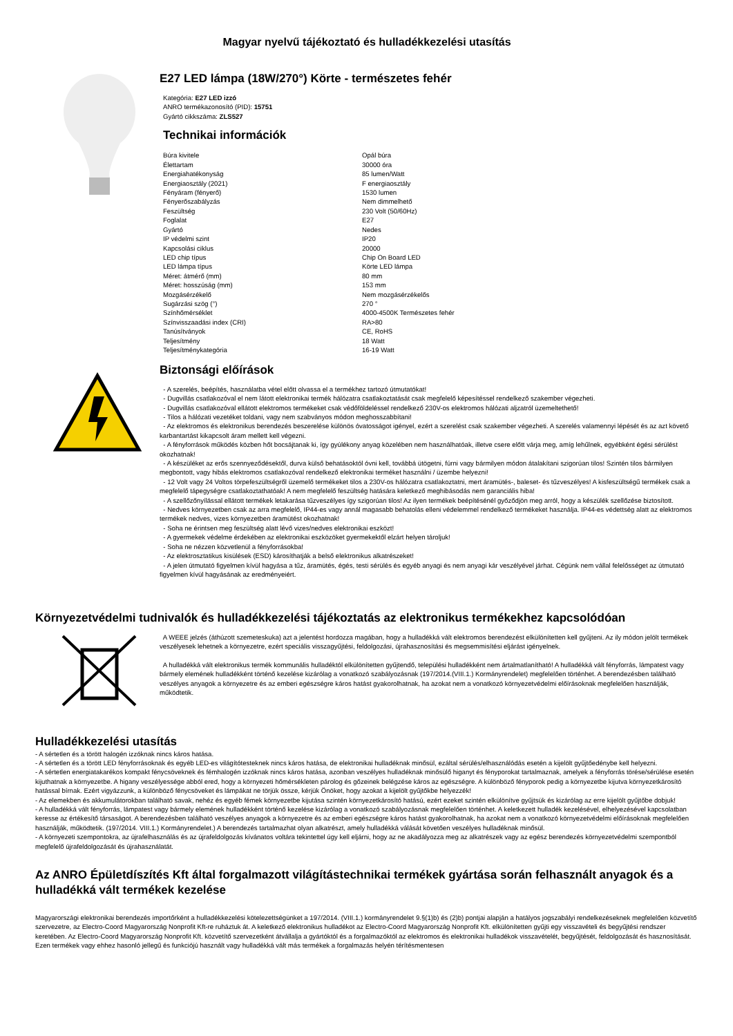Magyar nyelvű tájékoztató és hulladékkezelési utasítás
E27 LED lámpa (18W/270°) Körte - természetes fehér
Kategória: E27 LED izzó
ANRO termékazonosító (PID): 15751
Gyártó cikkszáma: ZLS527
Technikai információk
| Búra kivitele | Opál búra |
| Élettartam | 30000 óra |
| Energiahatékonyság | 85 lumen/Watt |
| Energiaosztály (2021) | F energiaosztály |
| Fényáram (fényerő) | 1530 lumen |
| Fényerőszabályzás | Nem dimmelhető |
| Feszültség | 230 Volt (50/60Hz) |
| Foglalat | E27 |
| Gyártó | Nedes |
| IP védelmi szint | IP20 |
| Kapcsolási ciklus | 20000 |
| LED chip típus | Chip On Board LED |
| LED lámpa típus | Körte LED lámpa |
| Méret: átmérő (mm) | 80 mm |
| Méret: hosszúság (mm) | 153 mm |
| Mozgásérzékelő | Nem mozgásérzékelős |
| Sugárzási szög (°) | 270 ° |
| Színhőmérséklet | 4000-4500K Természetes fehér |
| Színvisszaadási index (CRI) | RA>80 |
| Tanúsítványok | CE, RoHS |
| Teljesítmény | 18 Watt |
| Teljesítménykategória | 16-19 Watt |
Biztonsági előírások
- A szerelés, beépítés, használatba vétel előtt olvassa el a termékhez tartozó útmutatókat!
- Dugvillás csatlakozóval el nem látott elektronikai termék hálózatra csatlakoztatását csak megfelelő képesítéssel rendelkező szakember végezheti.
- Dugvillás csatlakozóval ellátott elektromos termékeket csak védőföldeléssel rendelkező 230V-os elektromos hálózati aljzatról üzemeltethető!
- Tilos a hálózati vezetéket toldani, vagy nem szabványos módon meghosszabbítani!
- Az elektromos és elektronikus berendezés beszerelése különös óvatosságot igényel, ezért a szerelést csak szakember végezheti. A szerelés valamennyi lépését és az azt követő karbantartást kikapcsolt áram mellett kell végezni.
- A fényforrások működés közben hőt bocsájtanak ki, így gyúlékony anyag közelében nem használhatóak, illetve csere előtt várja meg, amíg lehűlnek, egyébként égési sérülést okozhatnak!
- A készüléket az erős szennyeződésektől, durva külső behatásoktól óvni kell, továbbá ütögetni, fúrni vagy bármilyen módon átalakítani szigorúan tilos! Szintén tilos bármilyen megbontott, vagy hibás elektromos csatlakozóval rendelkező elektronikai terméket használni / üzembe helyezni!
- 12 Volt vagy 24 Voltos törpefeszültségről üzemelő termékeket tilos a 230V-os hálózatra csatlakoztatni, mert áramütés-, baleset- és tűzveszélyes! A kisfeszültségű termékek csak a megfelelő tápegységre csatlakoztathatóak! A nem megfelelő feszültség hatására keletkező meghibásodás nem garanciális hiba!
- A szellőzőnyílással ellátott termékek letakarása tűzveszélyes így szigorúan tilos! Az ilyen termékek beépítésénél győződjön meg arról, hogy a készülék szellőzése biztosított.
- Nedves környezetben csak az arra megfelelő, IP44-es vagy annál magasabb behatolás elleni védelemmel rendelkező termékeket használja. IP44-es védettség alatt az elektromos termékek nedves, vizes környezetben áramütést okozhatnak!
- Soha ne érintsen meg feszültség alatt lévő vizes/nedves elektronikai eszközt!
- A gyermekek védelme érdekében az elektronikai eszközöket gyermekektől elzárt helyen tároljuk!
- Soha ne nézzen közvetlenül a fényforrásokba!
- Az elektrosztatikus kisülések (ESD) károsíthatják a belső elektronikus alkatrészeket!
- A jelen útmutató figyelmen kívül hagyása a tűz, áramütés, égés, testi sérülés és egyéb anyagi és nem anyagi kár veszélyével járhat. Cégünk nem vállal felelősséget az útmutató figyelmen kívül hagyásának az eredményeiért.
Környezetvédelmi tudnivalók és hulladékkezelési tájékoztatás az elektronikus termékekhez kapcsolódóan
A WEEE jelzés (áthúzott szemeteskuka) azt a jelentést hordozza magában, hogy a hulladékká vált elektromos berendezést elkülönítetten kell gyűjteni. Az ily módon jelölt termékek veszélyesek lehetnek a környezetre, ezért speciális visszagyűjtési, feldolgozási, újrahasznosítási és megsemmisítési eljárást igényelnek.
A hulladékká vált elektronikus termék kommunális hulladéktól elkülönítetten gyűjtendő, települési hulladékként nem ártalmatlanítható! A hulladékká vált fényforrás, lámpatest vagy bármely elemének hulladékként történő kezelése kizárólag a vonatkozó szabályozásnak (197/2014.(VIII.1.) Kormányrendelet) megfelelően történhet. A berendezésben található veszélyes anyagok a környezetre és az emberi egészségre káros hatást gyakorolhatnak, ha azokat nem a vonatkozó környezetvédelmi előírásoknak megfelelően használják, működtetik.
Hulladékkezelési utasítás
- A sértetlen és a törött halogén izzóknak nincs káros hatása.
- A sértetlen és a törött LED fényforrásoknak és egyéb LED-es világítótesteknek nincs káros hatása, de elektronikai hulladéknak minősül, ezáltal sérülés/elhasználódás esetén a kijelölt gyűjtőedénybe kell helyezni.
- A sértetlen energiatakarékos kompakt fénycsöveknek és fémhalogén izzóknak nincs káros hatása, azonban veszélyes hulladéknak minősülő higanyt és fényporokat tartalmaznak, amelyek a fényforrás törése/sérülése esetén kijuthatnak a környezetbe. A higany veszélyessége abból ered, hogy a környezeti hőmérsékleten párolog és gőzeinek belégzése káros az egészségre. A különböző fényporok pedig a környezetbe kijutva környezetkárosító hatással bírnak. Ezért vigyázzunk, a különböző fénycsöveket és lámpákat ne törjük össze, kérjük Önöket, hogy azokat a kijelölt gyűjtőkbe helyezzék!
- Az elemekben és akkumulátorokban található savak, nehéz és egyéb fémek környezetbe kijutása szintén környezetkárosító hatású, ezért ezeket szintén elkülönítve gyűjtsük és kizárólag az erre kijelölt gyűjtőbe dobjuk!
- A hulladékká vált fényforrás, lámpatest vagy bármely elemének hulladékként történő kezelése kizárólag a vonatkozó szabályozásnak megfelelően történhet. A keletkezett hulladék kezelésével, elhelyezésével kapcsolatban keresse az értékesítő társaságot. A berendezésben található veszélyes anyagok a környezetre és az emberi egészségre káros hatást gyakorolhatnak, ha azokat nem a vonatkozó környezetvédelmi előírásoknak megfelelően használják, működtetik. (197/2014. VIII.1.) Kormányrendelet.) A berendezés tartalmazhat olyan alkatrészt, amely hulladékká válását követően veszélyes hulladéknak minősül.
- A környezeti szempontokra, az újrafelhasználás és az újrafeldolgozás kívánatos voltára tekintettel úgy kell eljárni, hogy az ne akadályozza meg az alkatrészek vagy az egész berendezés környezetvédelmi szempontból megfelelő újrafeldolgozását és újrahasználatát.
Az ANRO Épületdíszítés Kft által forgalmazott világítástechnikai termékek gyártása során felhasznált anyagok és a hulladékká vált termékek kezelése
Magyarországi elektronikai berendezés importőrként a hulladékkezelési kötelezettségünket a 197/2014. (VIII.1.) kormányrendelet 9.§(1)b) és (2)b) pontjai alapján a hatályos jogszabályi rendelkezéseknek megfelelően közvetítő szervezetre, az Electro-Coord Magyarország Nonprofit Kft-re ruháztuk át. A keletkező elektronikus hulladékot az Electro-Coord Magyarország Nonprofit Kft. elkülönítetten gyűjti egy visszavételi és begyűjtési rendszer keretében. Az Electro-Coord Magyarország Nonprofit Kft. közvetítő szervezetként átvállalja a gyártóktól és a forgalmazóktól az elektromos és elektronikai hulladékok visszavételét, begyűjtését, feldolgozását és hasznosítását. Ezen termékek vagy ehhez hasonló jellegű és funkciójú használt vagy hulladékká vált más termékek a forgalmazás helyén térítésmentesen